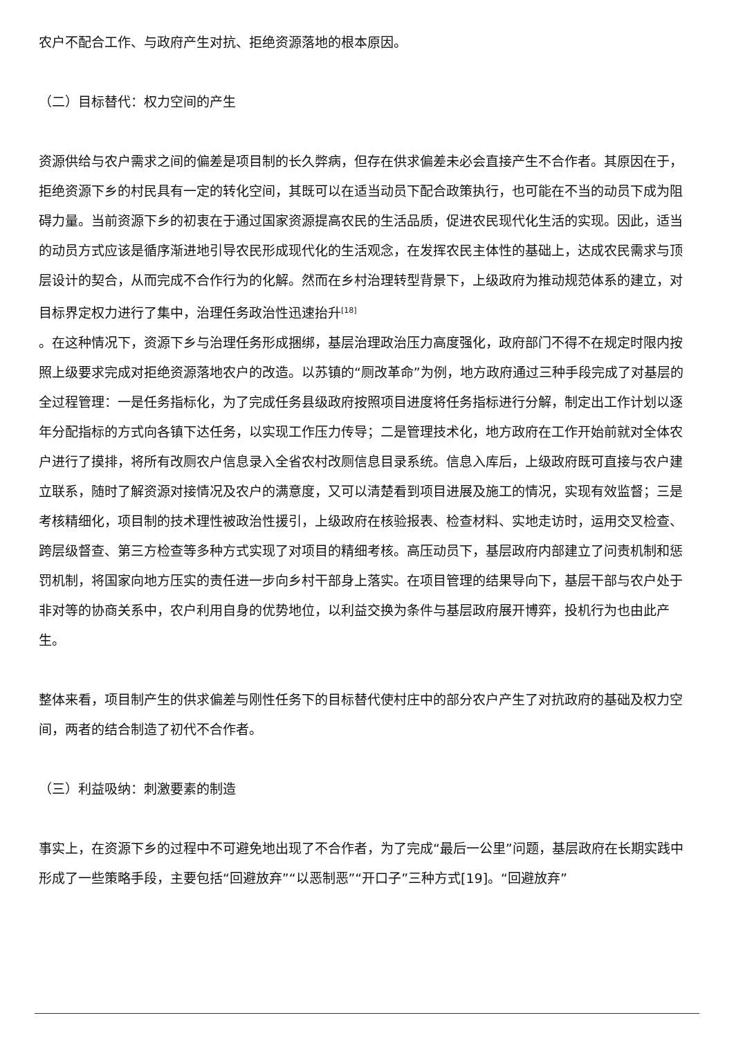农户不配合工作、与政府产生对抗、拒绝资源落地的根本原因。
（二）目标替代：权力空间的产生
资源供给与农户需求之间的偏差是项目制的长久弊病，但存在供求偏差未必会直接产生不合作者。其原因在于，拒绝资源下乡的村民具有一定的转化空间，其既可以在适当动员下配合政策执行，也可能在不当的动员下成为阻碍力量。当前资源下乡的初衷在于通过国家资源提高农民的生活品质，促进农民现代化生活的实现。因此，适当的动员方式应该是循序渐进地引导农民形成现代化的生活观念，在发挥农民主体性的基础上，达成农民需求与顶层设计的契合，从而完成不合作行为的化解。然而在乡村治理转型背景下，上级政府为推动规范体系的建立，对目标界定权力进行了集中，治理任务政治性迅速抬升<sup>[18]</sup>
。在这种情况下，资源下乡与治理任务形成捆绑，基层治理政治压力高度强化，政府部门不得不在规定时限内按照上级要求完成对拒绝资源落地农户的改造。以苏镇的“厕改革命”为例，地方政府通过三种手段完成了对基层的全过程管理：一是任务指标化，为了完成任务县级政府按照项目进度将任务指标进行分解，制定出工作计划以逐年分配指标的方式向各镇下达任务，以实现工作压力传导；二是管理技术化，地方政府在工作开始前就对全体农户进行了摸排，将所有改厕农户信息录入全省农村改厕信息目录系统。信息入库后，上级政府既可直接与农户建立联系，随时了解资源对接情况及农户的满意度，又可以清楚看到项目进展及施工的情况，实现有效监督；三是考核精细化，项目制的技术理性被政治性援引，上级政府在核验报表、检查材料、实地走访时，运用交叉检查、跨层级督查、第三方检查等多种方式实现了对项目的精细考核。高压动员下，基层政府内部建立了问责机制和惩罚机制，将国家向地方压实的责任进一步向乡村干部身上落实。在项目管理的结果导向下，基层干部与农户处于非对等的协商关系中，农户利用自身的优势地位，以利益交换为条件与基层政府展开博弈，投机行为也由此产生。
整体来看，项目制产生的供求偏差与刚性任务下的目标替代使村庄中的部分农户产生了对抗政府的基础及权力空间，两者的结合制造了初代不合作者。
（三）利益吸纳：刺激要素的制造
事实上，在资源下乡的过程中不可避免地出现了不合作者，为了完成“最后一公里”问题，基层政府在长期实践中形成了一些策略手段，主要包括“回避放弃”“以恶制恶”“开口子”三种方式[19]。“回避放弃”